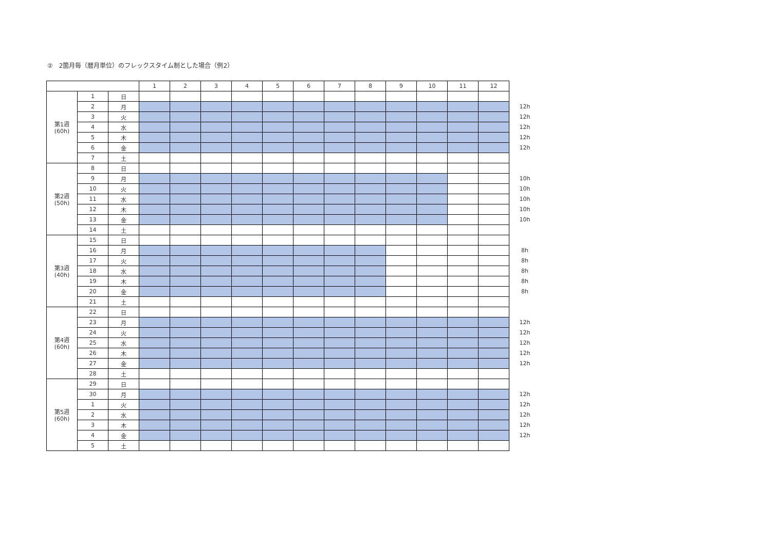②　2箇月毎（暦月単位）のフレックスタイム制とした場合（例2）
| | | | 1 | 2 | 3 | 4 | 5 | 6 | 7 | 8 | 9 | 10 | 11 | 12 | |
| 第1週 (60h) | 1 | 日 | | | | | | | | | | | | | |
| | 2 | 月 | | | | | | | | | | | | | 12h |
| | 3 | 火 | | | | | | | | | | | | | 12h |
| | 4 | 水 | | | | | | | | | | | | | 12h |
| | 5 | 木 | | | | | | | | | | | | | 12h |
| | 6 | 金 | | | | | | | | | | | | | 12h |
| | 7 | 土 | | | | | | | | | | | | | |
| 第2週 (50h) | 8 | 日 | | | | | | | | | | | | | |
| | 9 | 月 | | | | | | | | | | | | | 10h |
| | 10 | 火 | | | | | | | | | | | | | 10h |
| | 11 | 水 | | | | | | | | | | | | | 10h |
| | 12 | 木 | | | | | | | | | | | | | 10h |
| | 13 | 金 | | | | | | | | | | | | | 10h |
| | 14 | 土 | | | | | | | | | | | | | |
| 第3週 (40h) | 15 | 日 | | | | | | | | | | | | | |
| | 16 | 月 | | | | | | | | | | | | | 8h |
| | 17 | 火 | | | | | | | | | | | | | 8h |
| | 18 | 水 | | | | | | | | | | | | | 8h |
| | 19 | 木 | | | | | | | | | | | | | 8h |
| | 20 | 金 | | | | | | | | | | | | | 8h |
| | 21 | 土 | | | | | | | | | | | | | |
| 第4週 (60h) | 22 | 日 | | | | | | | | | | | | | |
| | 23 | 月 | | | | | | | | | | | | | 12h |
| | 24 | 火 | | | | | | | | | | | | | 12h |
| | 25 | 水 | | | | | | | | | | | | | 12h |
| | 26 | 木 | | | | | | | | | | | | | 12h |
| | 27 | 金 | | | | | | | | | | | | | 12h |
| | 28 | 土 | | | | | | | | | | | | | |
| 第5週 (60h) | 29 | 日 | | | | | | | | | | | | | |
| | 30 | 月 | | | | | | | | | | | | | 12h |
| | 1 | 火 | | | | | | | | | | | | | 12h |
| | 2 | 水 | | | | | | | | | | | | | 12h |
| | 3 | 木 | | | | | | | | | | | | | 12h |
| | 4 | 金 | | | | | | | | | | | | | 12h |
| | 5 | 土 | | | | | | | | | | | | | |